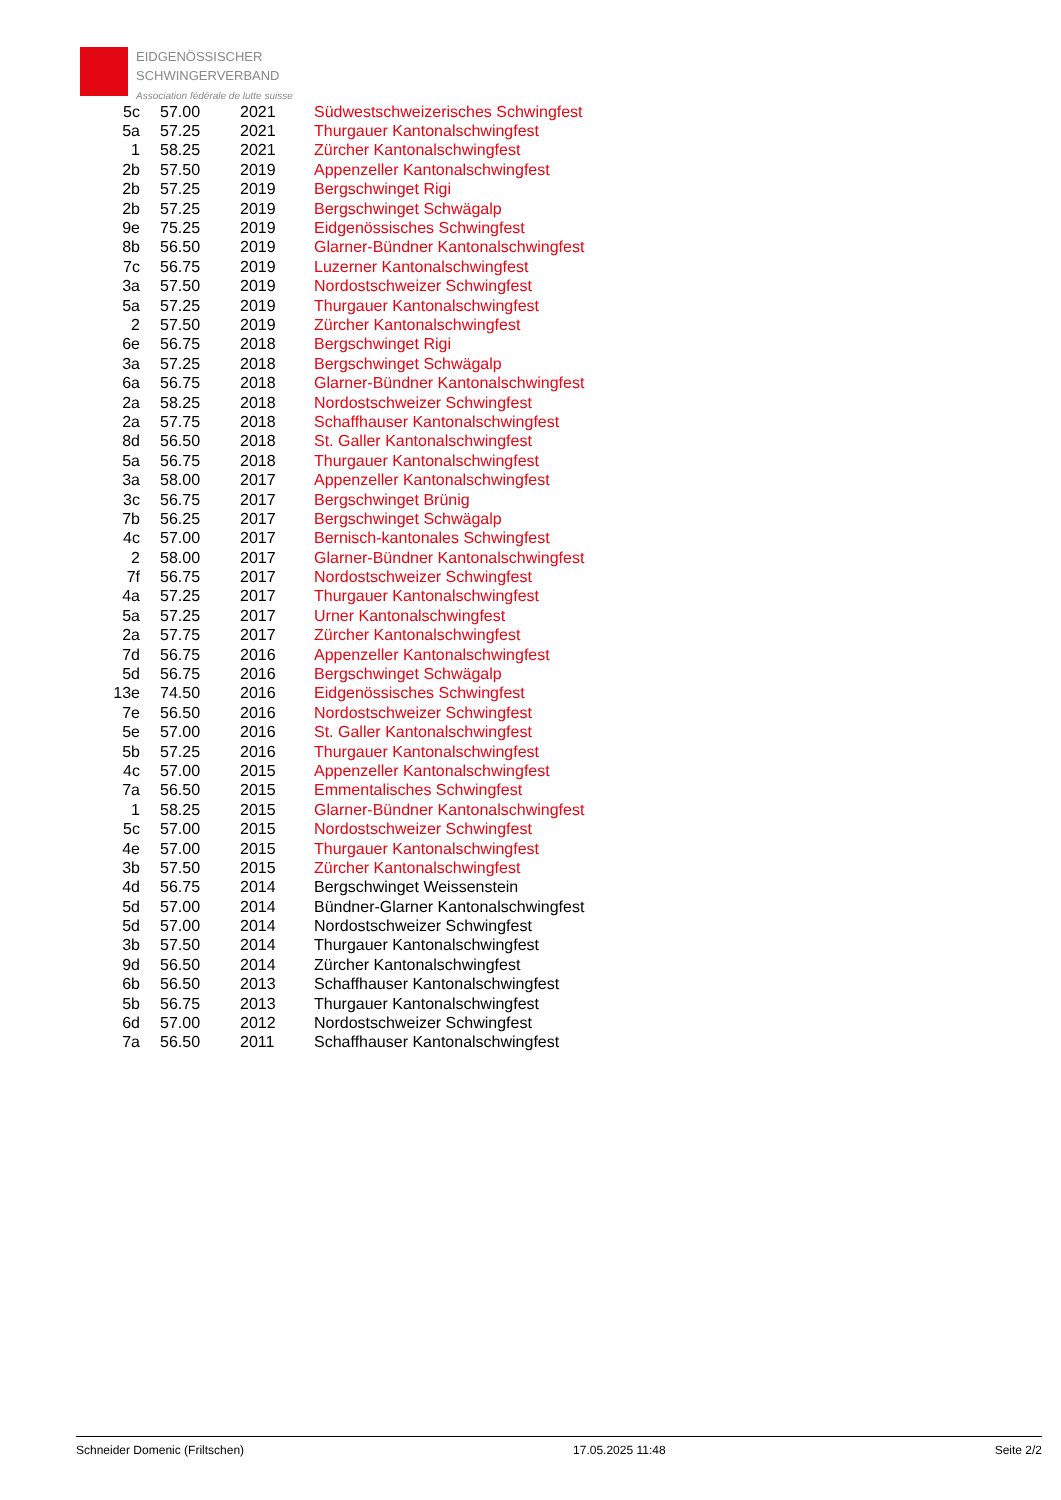EIDGENÖSSISCHER
SCHWINGERVERBAND
Association fédérale de lutte suisse
| 5c | 57.00 | 2021 | Südwestschweizerisches Schwingfest |
| 5a | 57.25 | 2021 | Thurgauer Kantonalschwingfest |
| 1 | 58.25 | 2021 | Zürcher Kantonalschwingfest |
| 2b | 57.50 | 2019 | Appenzeller Kantonalschwingfest |
| 2b | 57.25 | 2019 | Bergschwinget Rigi |
| 2b | 57.25 | 2019 | Bergschwinget Schwägalp |
| 9e | 75.25 | 2019 | Eidgenössisches Schwingfest |
| 8b | 56.50 | 2019 | Glarner-Bündner Kantonalschwingfest |
| 7c | 56.75 | 2019 | Luzerner Kantonalschwingfest |
| 3a | 57.50 | 2019 | Nordostschweizer Schwingfest |
| 5a | 57.25 | 2019 | Thurgauer Kantonalschwingfest |
| 2 | 57.50 | 2019 | Zürcher Kantonalschwingfest |
| 6e | 56.75 | 2018 | Bergschwinget Rigi |
| 3a | 57.25 | 2018 | Bergschwinget Schwägalp |
| 6a | 56.75 | 2018 | Glarner-Bündner Kantonalschwingfest |
| 2a | 58.25 | 2018 | Nordostschweizer Schwingfest |
| 2a | 57.75 | 2018 | Schaffhauser Kantonalschwingfest |
| 8d | 56.50 | 2018 | St. Galler Kantonalschwingfest |
| 5a | 56.75 | 2018 | Thurgauer Kantonalschwingfest |
| 3a | 58.00 | 2017 | Appenzeller Kantonalschwingfest |
| 3c | 56.75 | 2017 | Bergschwinget Brünig |
| 7b | 56.25 | 2017 | Bergschwinget Schwägalp |
| 4c | 57.00 | 2017 | Bernisch-kantonales Schwingfest |
| 2 | 58.00 | 2017 | Glarner-Bündner Kantonalschwingfest |
| 7f | 56.75 | 2017 | Nordostschweizer Schwingfest |
| 4a | 57.25 | 2017 | Thurgauer Kantonalschwingfest |
| 5a | 57.25 | 2017 | Urner Kantonalschwingfest |
| 2a | 57.75 | 2017 | Zürcher Kantonalschwingfest |
| 7d | 56.75 | 2016 | Appenzeller Kantonalschwingfest |
| 5d | 56.75 | 2016 | Bergschwinget Schwägalp |
| 13e | 74.50 | 2016 | Eidgenössisches Schwingfest |
| 7e | 56.50 | 2016 | Nordostschweizer Schwingfest |
| 5e | 57.00 | 2016 | St. Galler Kantonalschwingfest |
| 5b | 57.25 | 2016 | Thurgauer Kantonalschwingfest |
| 4c | 57.00 | 2015 | Appenzeller Kantonalschwingfest |
| 7a | 56.50 | 2015 | Emmentalisches Schwingfest |
| 1 | 58.25 | 2015 | Glarner-Bündner Kantonalschwingfest |
| 5c | 57.00 | 2015 | Nordostschweizer Schwingfest |
| 4e | 57.00 | 2015 | Thurgauer Kantonalschwingfest |
| 3b | 57.50 | 2015 | Zürcher Kantonalschwingfest |
| 4d | 56.75 | 2014 | Bergschwinget Weissenstein |
| 5d | 57.00 | 2014 | Bündner-Glarner Kantonalschwingfest |
| 5d | 57.00 | 2014 | Nordostschweizer Schwingfest |
| 3b | 57.50 | 2014 | Thurgauer Kantonalschwingfest |
| 9d | 56.50 | 2014 | Zürcher Kantonalschwingfest |
| 6b | 56.50 | 2013 | Schaffhauser Kantonalschwingfest |
| 5b | 56.75 | 2013 | Thurgauer Kantonalschwingfest |
| 6d | 57.00 | 2012 | Nordostschweizer Schwingfest |
| 7a | 56.50 | 2011 | Schaffhauser Kantonalschwingfest |
Schneider Domenic (Friltschen) 17.05.2025 11:48 Seite 2/2